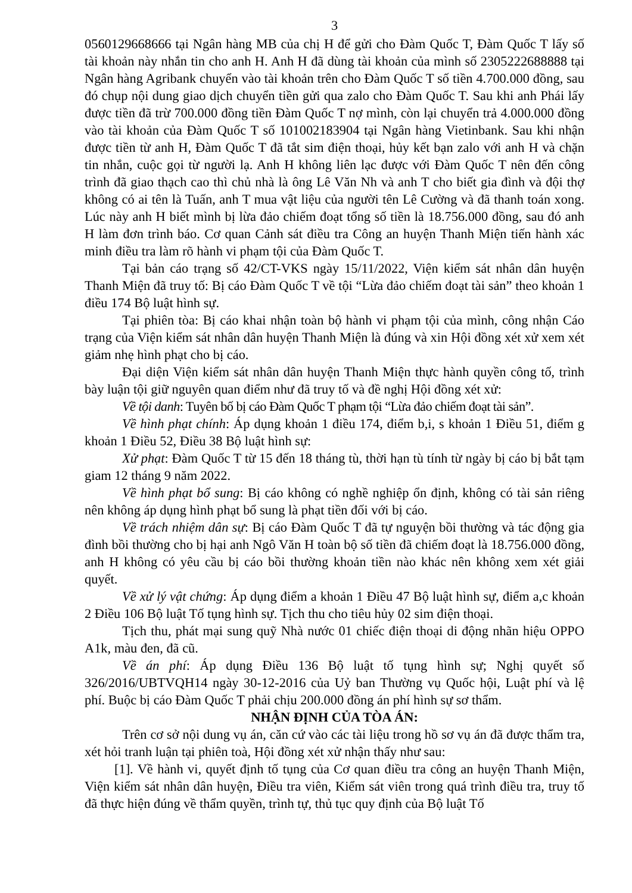3
0560129668666 tại Ngân hàng MB của chị H để gửi cho Đàm Quốc T, Đàm Quốc T lấy số tài khoản này nhắn tin cho anh H. Anh H đã dùng tài khoản của mình số 2305222688888 tại Ngân hàng Agribank chuyển vào tài khoản trên cho Đàm Quốc T số tiền 4.700.000 đồng, sau đó chụp nội dung giao dịch chuyển tiền gửi qua zalo cho Đàm Quốc T. Sau khi anh Phái lấy được tiền đã trừ 700.000 đồng tiền Đàm Quốc T nợ mình, còn lại chuyển trả 4.000.000 đồng vào tài khoản của Đàm Quốc T số 101002183904 tại Ngân hàng Vietinbank. Sau khi nhận được tiền từ anh H, Đàm Quốc T đã tắt sim điện thoại, hủy kết bạn zalo với anh H và chặn tin nhắn, cuộc gọi từ người lạ. Anh H không liên lạc được với Đàm Quốc T nên đến công trình đã giao thạch cao thì chủ nhà là ông Lê Văn Nh và anh T cho biết gia đình và đội thợ không có ai tên là Tuấn, anh T mua vật liệu của người tên Lê Cường và đã thanh toán xong. Lúc này anh H biết mình bị lừa đảo chiếm đoạt tổng số tiền là 18.756.000 đồng, sau đó anh H làm đơn trình báo. Cơ quan Cảnh sát điều tra Công an huyện Thanh Miện tiến hành xác minh điều tra làm rõ hành vi phạm tội của Đàm Quốc T.
Tại bản cáo trạng số 42/CT-VKS ngày 15/11/2022, Viện kiểm sát nhân dân huyện Thanh Miện đã truy tố: Bị cáo Đàm Quốc T về tội “Lừa đảo chiếm đoạt tài sản” theo khoản 1 điều 174 Bộ luật hình sự.
Tại phiên tòa: Bị cáo khai nhận toàn bộ hành vi phạm tội của mình, công nhận Cáo trạng của Viện kiểm sát nhân dân huyện Thanh Miện là đúng và xin Hội đồng xét xử xem xét giảm nhẹ hình phạt cho bị cáo.
Đại diện Viện kiểm sát nhân dân huyện Thanh Miện thực hành quyền công tố, trình bày luận tội giữ nguyên quan điểm như đã truy tố và đề nghị Hội đồng xét xử:
Về tội danh: Tuyên bố bị cáo Đàm Quốc T phạm tội “Lừa đảo chiếm đoạt tài sản”.
Về hình phạt chính: Áp dụng khoản 1 điều 174, điểm b,i, s khoản 1 Điều 51, điểm g khoản 1 Điều 52, Điều 38 Bộ luật hình sự:
Xử phạt: Đàm Quốc T từ 15 đến 18 tháng tù, thời hạn tù tính từ ngày bị cáo bị bắt tạm giam 12 tháng 9 năm 2022.
Về hình phạt bổ sung: Bị cáo không có nghề nghiệp ổn định, không có tài sản riêng nên không áp dụng hình phạt bổ sung là phạt tiền đối với bị cáo.
Về trách nhiệm dân sự: Bị cáo Đàm Quốc T đã tự nguyện bồi thường và tác động gia đình bồi thường cho bị hại anh Ngô Văn H toàn bộ số tiền đã chiếm đoạt là 18.756.000 đồng, anh H không có yêu cầu bị cáo bồi thường khoản tiền nào khác nên không xem xét giải quyết.
Về xử lý vật chứng: Áp dụng điểm a khoản 1 Điều 47 Bộ luật hình sự, điểm a,c khoản 2 Điều 106 Bộ luật Tố tụng hình sự. Tịch thu cho tiêu hủy 02 sim điện thoại.
Tịch thu, phát mại sung quỹ Nhà nước 01 chiếc điện thoại di động nhãn hiệu OPPO A1k, màu đen, đã cũ.
Về án phí: Áp dụng Điều 136 Bộ luật tố tụng hình sự; Nghị quyết số 326/2016/UBTVQH14 ngày 30-12-2016 của Uỷ ban Thường vụ Quốc hội, Luật phí và lệ phí. Buộc bị cáo Đàm Quốc T phải chịu 200.000 đồng án phí hình sự sơ thẩm.
NHẬN ĐỊNH CỦA TÒA ÁN:
Trên cơ sở nội dung vụ án, căn cứ vào các tài liệu trong hồ sơ vụ án đã được thẩm tra, xét hỏi tranh luận tại phiên toà, Hội đồng xét xử nhận thấy như sau:
[1]. Về hành vi, quyết định tố tụng của Cơ quan điều tra công an huyện Thanh Miện, Viện kiểm sát nhân dân huyện, Điều tra viên, Kiểm sát viên trong quá trình điều tra, truy tố đã thực hiện đúng về thẩm quyền, trình tự, thủ tục quy định của Bộ luật Tố